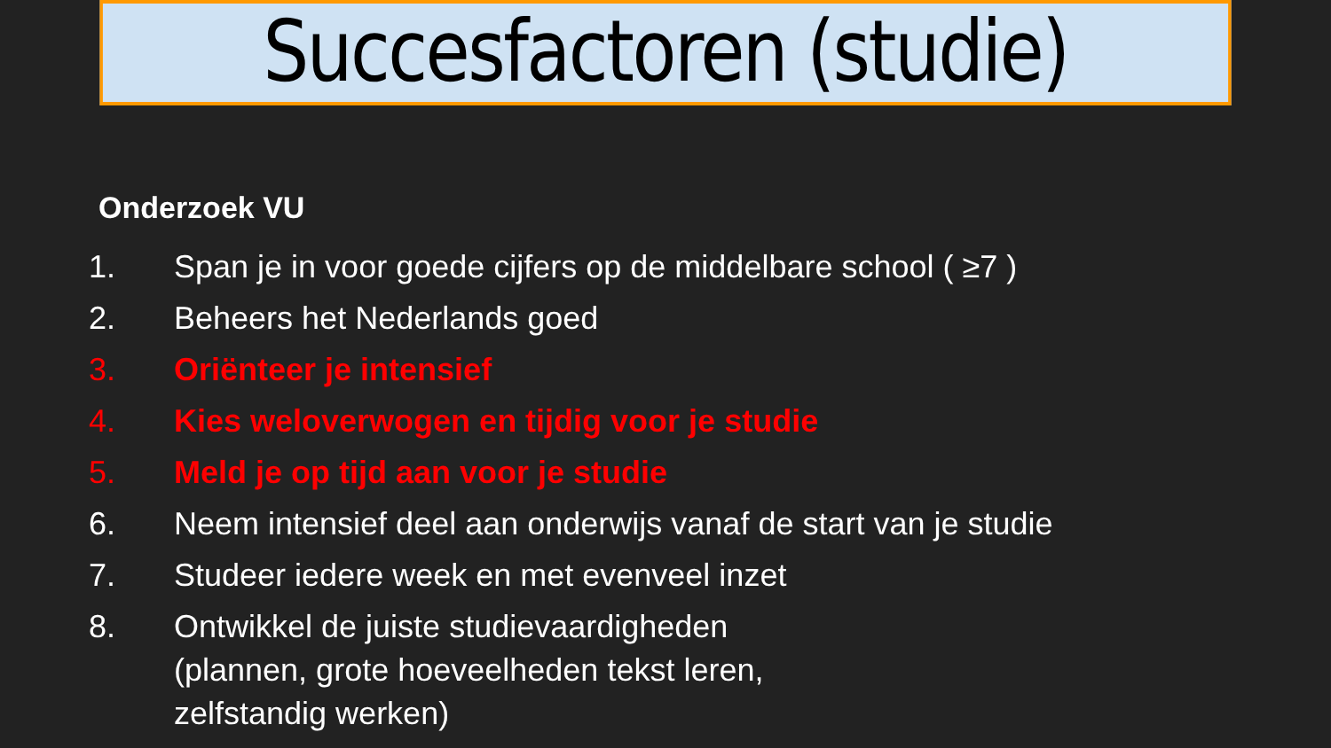Succesfactoren (studie)
Onderzoek VU
1. Span je in voor goede cijfers op de middelbare school ( ≥7 )
2. Beheers het Nederlands goed
3. Oriënteer je intensief
4. Kies weloverwogen en tijdig voor je studie
5. Meld je op tijd aan voor je studie
6. Neem intensief deel aan onderwijs vanaf de start van je studie
7. Studeer iedere week en met evenveel inzet
8. Ontwikkel de juiste studievaardigheden
(plannen, grote hoeveelheden tekst leren,
zelfstandig werken)